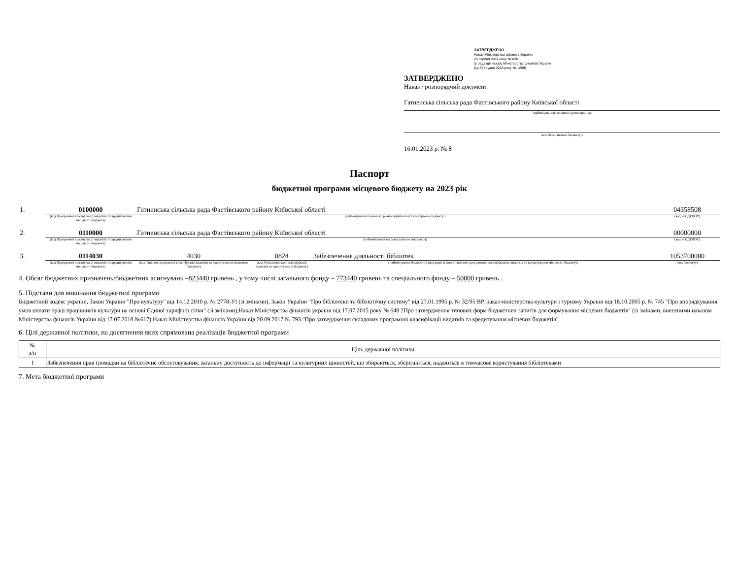ЗАТВЕРДЖЕНО
Наказ Міністерства фінансів України
26 серпня 2014 року № 836
(у редакції наказу Міністерства фінансів України
від 29 грудня 2018 року № 1209)
ЗАТВЕРДЖЕНО
Наказ / розпорядчий документ
Гатненська сільська рада Фастівського району Київської області
(найменування головного розпорядника
коштів місцевого бюджету )
16.01.2023 р. № 8
Паспорт
бюджетної програми місцевого бюджету на 2023 рік
| 1. | 0100000 | Гатненська сільська рада Фастівського району Київської області | | | 04358508 |
| | (код Програмної класифікації видатків та кредитування місцевого бюджету) | (найменування головного розпорядника коштів місцевого бюджету ) | | | (код за ЄДРПОУ) |
| 2. | 0110000 | Гатненська сільська рада Фастівського району Київської області | | | 00000000 |
| | (код Програмної класифікації видатків та кредитування місцевого бюджету) | (найменування відповідального виконавця) | | | (код за ЄДРПОУ) |
| 3. | 0114030 | 4030 | 0824 | Забезпечення діяльності бібліотек | 1053700000 |
| | (код Програмної класифікації видатків та кредитування місцевого бюджету) | (код Типової програмної класифікації видатків та кредитування місцевого бюджету) | (код Функціональної класифікації видатків та кредитування бюджету) | (найменування бюджетної програми згідно з Типовою програмною класифікацією видатків та кредитування місцевого бюджету) | (код бюджету) |
4. Обсяг бюджетних призначень/бюджетних асигнувань –823440 гривень , у тому числі загального фонду – 773440 гривень та спеціального фонду – 50000 гривень .
5. Підстави для виконання бюджетної програми
Бюджетний кодекс україни, Закон України "Про культуру" від 14.12.2010 р. № 2778-УІ (зі змінами), Закон України "Про бібліотеки та бібліотечну систему" від 27.01.1995 р. № 32/95 ВР, наказ міністерства культури і туризму України від 18.10.2005 р. № 745 "Про впорядкування умов оплати праці працівників культури на основі Єдиної тарифної сітки" (зі змінами),Наказ Міністерства фінансів україни від 17.07.2015 року № 648 2Про затвердження типових форм бюджетних запитів для формування місцевих бюджетів" (із змінами, внесеними наказом Міністерства фінансів України від 17.07.2018 №617),Наказ Міністерства фінансів України від 20.09.2017 № 793 "Про затвердження складових програмної класифікації видатків та кредитування місцевих бюджетів"
6. Цілі державної політики, на досягнення яких спрямована реалізація бюджетної програми
| № з/п | Ціль державної політики |
| --- | --- |
| 1 | Забезпечення прав громадян на бібліотечне обслуговування, загальну доступність до інформації та культурних цінностей, що збираються, зберігаються, надаються в тимчасове користування бібліотеками |
7. Мета бюджетної програми